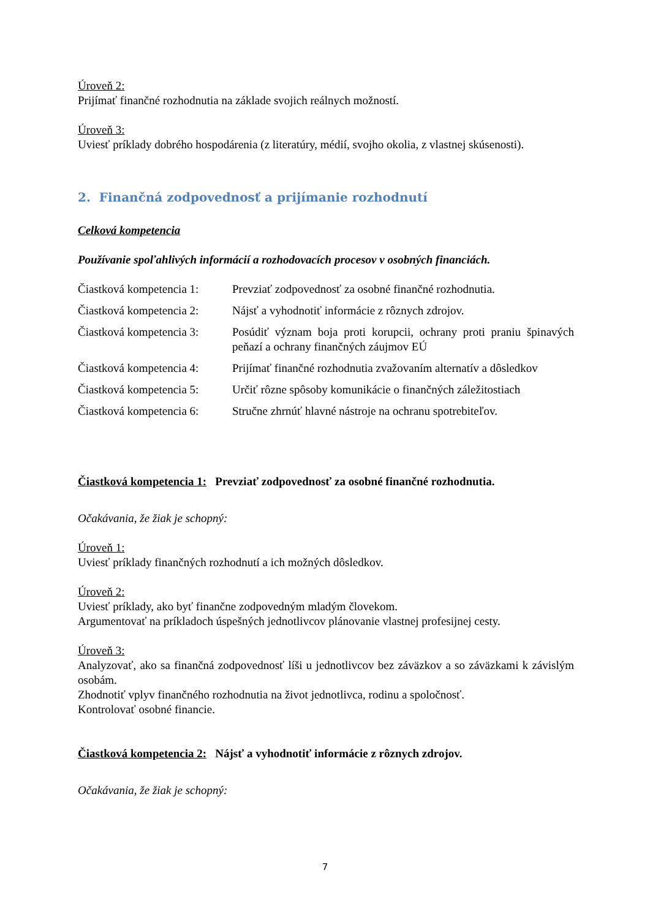Úroveň 2:
Prijímať finančné rozhodnutia na základe svojich reálnych možností.
Úroveň 3:
Uviesť príklady dobrého hospodárenia (z literatúry, médií, svojho okolia, z vlastnej skúsenosti).
2. Finančná zodpovednosť a prijímanie rozhodnutí
Celková kompetencia
Používanie spoľahlivých informácií a rozhodovacích procesov v osobných financiách.
| Čiastková kompetencia 1: | Prevziať zodpovednosť za osobné finančné rozhodnutia. |
| Čiastková kompetencia 2: | Nájsť a vyhodnotiť informácie z rôznych zdrojov. |
| Čiastková kompetencia 3: | Posúdiť význam boja proti korupcii, ochrany proti praniu špinavých peňazí a ochrany finančných záujmov EÚ |
| Čiastková kompetencia 4: | Prijímať finančné rozhodnutia zvažovaním alternatív a dôsledkov |
| Čiastková kompetencia 5: | Určiť rôzne spôsoby komunikácie o finančných záležitostiach |
| Čiastková kompetencia 6: | Stručne zhrnúť hlavné nástroje na ochranu spotrebiteľov. |
Čiastková kompetencia 1: Prevziať zodpovednosť za osobné finančné rozhodnutia.
Očakávania, že žiak je schopný:
Úroveň 1:
Uviesť príklady finančných rozhodnutí a ich možných dôsledkov.
Úroveň 2:
Uviesť príklady, ako byť finančne zodpovedným mladým človekom.
Argumentovať na príkladoch úspešných jednotlivcov plánovanie vlastnej profesijnej cesty.
Úroveň 3:
Analyzovať, ako sa finančná zodpovednosť líši u jednotlivcov bez záväzkov a so záväzkami k závislým osobám.
Zhodnotiť vplyv finančného rozhodnutia na život jednotlivca, rodinu a spoločnosť.
Kontrolovať osobné financie.
Čiastková kompetencia 2: Nájsť a vyhodnotiť informácie z rôznych zdrojov.
Očakávania, že žiak je schopný:
7